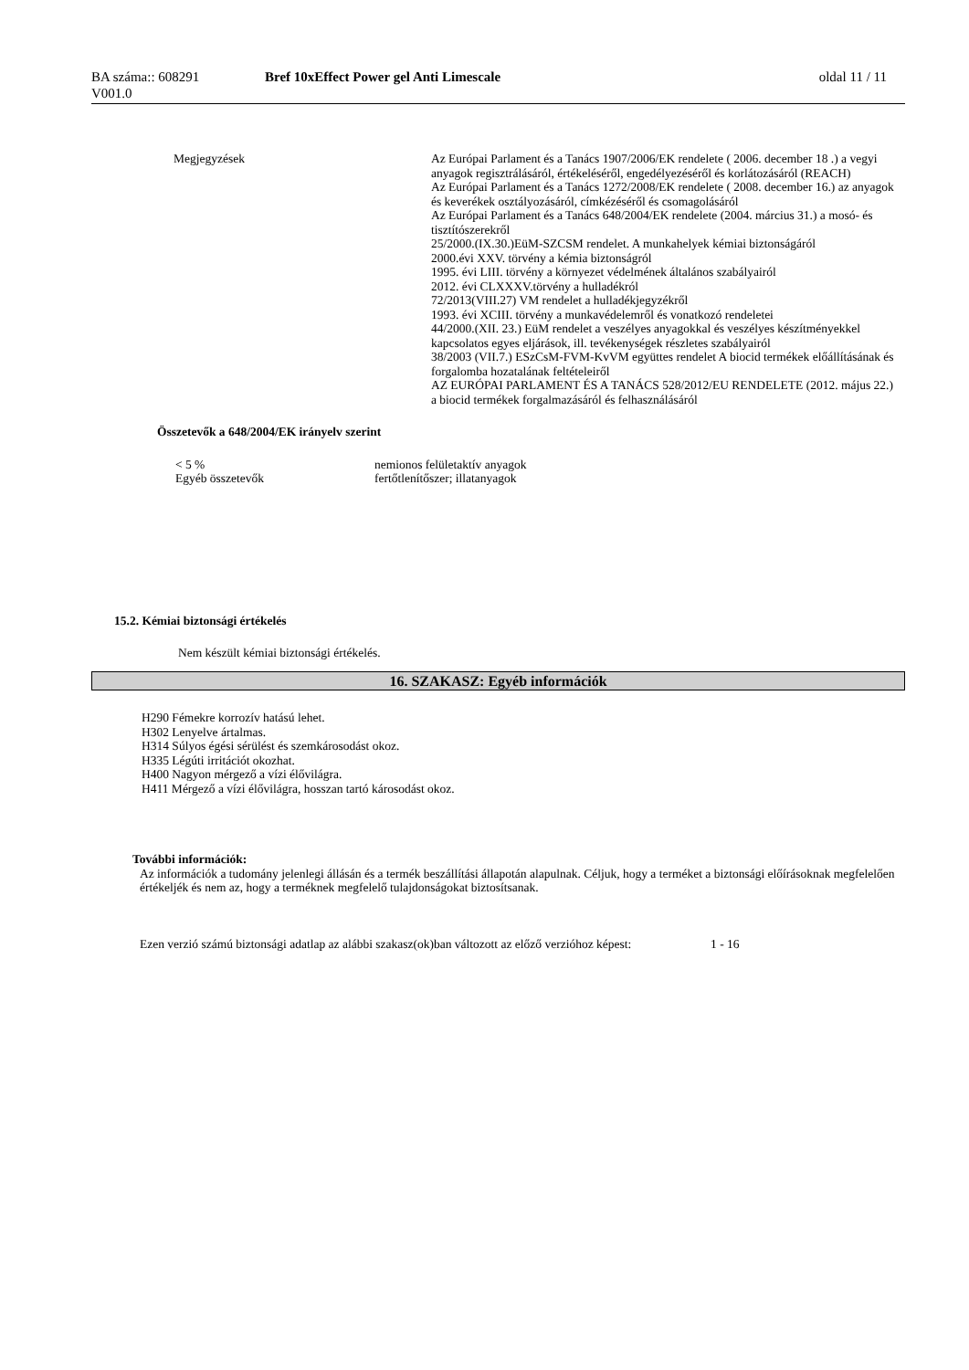BA száma:: 608291
V001.0
Bref 10xEffect Power gel Anti Limescale
oldal 11 / 11
| Megjegyzések | Az Európai Parlament és a Tanács 1907/2006/EK rendelete ( 2006. december 18 .) a vegyi anyagok regisztrálásáról, értékeléséről, engedélyezéséről és korlátozásáról (REACH) Az Európai Parlament és a Tanács 1272/2008/EK rendelete ( 2008. december 16.) az anyagok és keverékek osztályozásáról, címkézéséről és csomagolásáról Az Európai Parlament és a Tanács 648/2004/EK rendelete (2004. március 31.) a mosó- és tisztítószerekről 25/2000.(IX.30.)EüM-SZCSM rendelet. A munkahelyek kémiai biztonságáról 2000.évi XXV. törvény a kémia biztonságról 1995. évi LIII. törvény a környezet védelmének általános szabályairól 2012. évi CLXXXV.törvény a hulladékról 72/2013(VIII.27) VM rendelet a hulladékjegyzékről 1993. évi XCIII. törvény a munkavédelemről és vonatkozó rendeletei 44/2000.(XII. 23.) EüM rendelet a veszélyes anyagokkal és veszélyes készítményekkel kapcsolatos egyes eljárások, ill. tevékenységek részletes szabályairól 38/2003 (VII.7.) ESzCsM-FVM-KvVM együttes rendelet A biocid termékek előállításának és forgalomba hozatalának feltételeiről AZ EURÓPAI PARLAMENT ÉS A TANÁCS 528/2012/EU RENDELETE (2012. május 22.) a biocid termékek forgalmazásáról és felhasználásáról |
Összetevők a 648/2004/EK irányelv szerint
| < 5 % | nemionos felületaktív anyagok |
| Egyéb összetevők | fertőtlenítőszer; illatanyagok |
15.2. Kémiai biztonsági értékelés
Nem készült kémiai biztonsági értékelés.
16. SZAKASZ: Egyéb információk
H290 Fémekre korrozív hatású lehet.
H302 Lenyelve ártalmas.
H314 Súlyos égési sérülést és szemkárosodást okoz.
H335 Légúti irritációt okozhat.
H400 Nagyon mérgező a vízi élővilágra.
H411 Mérgező a vízi élővilágra, hosszan tartó károsodást okoz.
További információk:
Az információk a tudomány jelenlegi állásán és a termék beszállítási állapotán alapulnak. Céljuk, hogy a terméket a biztonsági előírásoknak megfelelően értékeljék és nem az, hogy a terméknek megfelelő tulajdonságokat biztosítsanak.
| Ezen verzió számú biztonsági adatlap az alábbi szakasz(ok)ban változott az előző verzióhoz képest: | 1 - 16 |